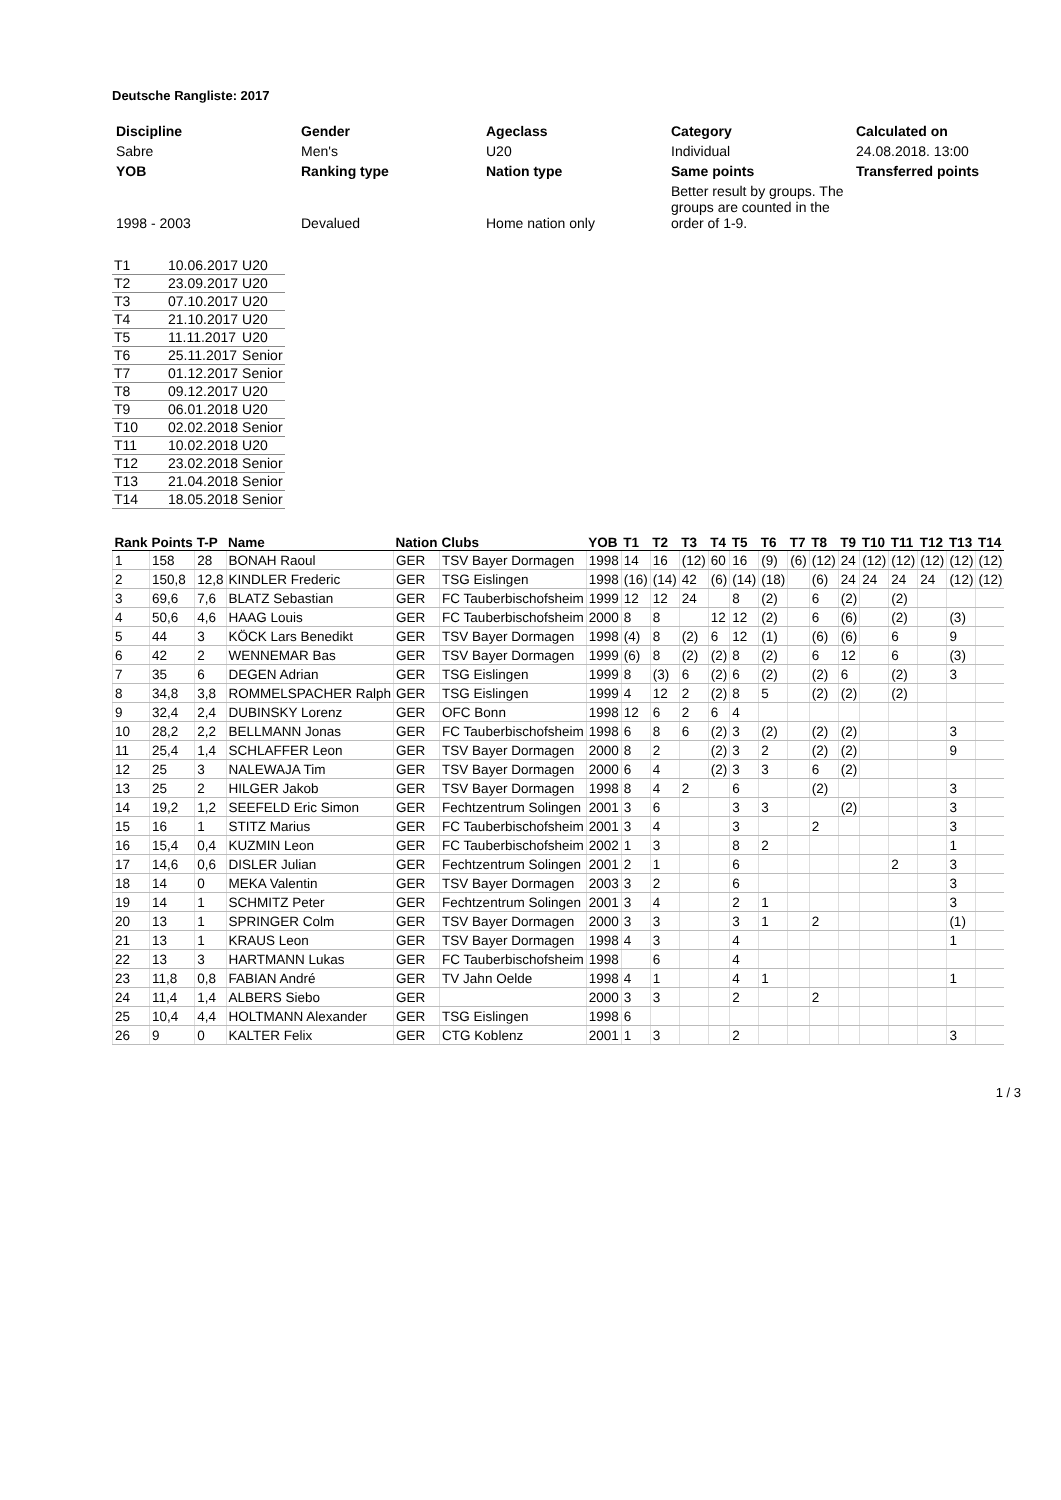Deutsche Rangliste: 2017
| Discipline | Gender | Ageclass | Category | Calculated on |
| Sabre | Men's | U20 | Individual | 24.08.2018. 13:00 |
| YOB | Ranking type | Nation type | Same points | Transferred points |
| 1998 - 2003 | Devalued | Home nation only | Better result by groups. The groups are counted in the order of 1-9. | |
| T1 | 10.06.2017 | U20 |
| T2 | 23.09.2017 | U20 |
| T3 | 07.10.2017 | U20 |
| T4 | 21.10.2017 | U20 |
| T5 | 11.11.2017 | U20 |
| T6 | 25.11.2017 | Senior |
| T7 | 01.12.2017 | Senior |
| T8 | 09.12.2017 | U20 |
| T9 | 06.01.2018 | U20 |
| T10 | 02.02.2018 | Senior |
| T11 | 10.02.2018 | U20 |
| T12 | 23.02.2018 | Senior |
| T13 | 21.04.2018 | Senior |
| T14 | 18.05.2018 | Senior |
| Rank | Points | T-P | Name | Nation | Clubs | YOB | T1 | T2 | T3 | T4 | T5 | T6 | T7 | T8 | T9 | T10 | T11 | T12 | T13 | T14 |
| --- | --- | --- | --- | --- | --- | --- | --- | --- | --- | --- | --- | --- | --- | --- | --- | --- | --- | --- | --- | --- |
| 1 | 158 | 28 | BONAH Raoul | GER | TSV Bayer Dormagen | 1998 | 14 | 16 | (12) | 60 | 16 | (9) | (6) | (12) | 24 | (12) | (12) | (12) | (12) | (12) |
| 2 | 150,8 | 12,8 | KINDLER Frederic | GER | TSG Eislingen | 1998 | (16) | (14) | 42 | (6) | (14) | (18) | | (6) | 24 | 24 | 24 | 24 | (12) | (12) |
| 3 | 69,6 | 7,6 | BLATZ Sebastian | GER | FC Tauberbischofsheim | 1999 | 12 | 12 | 24 | | 8 | (2) | | 6 | (2) | | (2) | | | |
| 4 | 50,6 | 4,6 | HAAG Louis | GER | FC Tauberbischofsheim | 2000 | 8 | 8 | | 12 | 12 | (2) | | 6 | (6) | | (2) | | (3) | |
| 5 | 44 | 3 | KÖCK Lars Benedikt | GER | TSV Bayer Dormagen | 1998 | (4) | 8 | (2) | 6 | 12 | (1) | | (6) | (6) | | 6 | | 9 | |
| 6 | 42 | 2 | WENNEMAR Bas | GER | TSV Bayer Dormagen | 1999 | (6) | 8 | (2) | (2) | 8 | (2) | | 6 | 12 | | 6 | | (3) | |
| 7 | 35 | 6 | DEGEN Adrian | GER | TSG Eislingen | 1999 | 8 | (3) | 6 | (2) | 6 | (2) | | (2) | 6 | | (2) | | 3 | |
| 8 | 34,8 | 3,8 | ROMMELSPACHER Ralph | GER | TSG Eislingen | 1999 | 4 | 12 | 2 | (2) | 8 | 5 | | (2) | (2) | | (2) | | | |
| 9 | 32,4 | 2,4 | DUBINSKY Lorenz | GER | OFC Bonn | 1998 | 12 | 6 | 2 | 6 | 4 | | | | | | | | | |
| 10 | 28,2 | 2,2 | BELLMANN Jonas | GER | FC Tauberbischofsheim | 1998 | 6 | 8 | 6 | (2) | 3 | (2) | | (2) | (2) | | | | 3 | |
| 11 | 25,4 | 1,4 | SCHLAFFER Leon | GER | TSV Bayer Dormagen | 2000 | 8 | 2 | | (2) | 3 | 2 | | (2) | (2) | | | | 9 | |
| 12 | 25 | 3 | NALEWAJA Tim | GER | TSV Bayer Dormagen | 2000 | 6 | 4 | | (2) | 3 | 3 | | 6 | (2) | | | | | |
| 13 | 25 | 2 | HILGER Jakob | GER | TSV Bayer Dormagen | 1998 | 8 | 4 | 2 | | 6 | | | (2) | | | | | 3 | |
| 14 | 19,2 | 1,2 | SEEFELD Eric Simon | GER | Fechtzentrum Solingen | 2001 | 3 | 6 | | | 3 | 3 | | | (2) | | | | 3 | |
| 15 | 16 | 1 | STITZ Marius | GER | FC Tauberbischofsheim | 2001 | 3 | 4 | | | 3 | | | 2 | | | | | 3 | |
| 16 | 15,4 | 0,4 | KUZMIN Leon | GER | FC Tauberbischofsheim | 2002 | 1 | 3 | | | 8 | 2 | | | | | | | 1 | |
| 17 | 14,6 | 0,6 | DISLER Julian | GER | Fechtzentrum Solingen | 2001 | 2 | 1 | | | 6 | | | | | | 2 | | 3 | |
| 18 | 14 | 0 | MEKA Valentin | GER | TSV Bayer Dormagen | 2003 | 3 | 2 | | | 6 | | | | | | | | 3 | |
| 19 | 14 | 1 | SCHMITZ Peter | GER | Fechtzentrum Solingen | 2001 | 3 | 4 | | | 2 | 1 | | | | | | | 3 | |
| 20 | 13 | 1 | SPRINGER Colm | GER | TSV Bayer Dormagen | 2000 | 3 | 3 | | | 3 | 1 | | 2 | | | | | (1) | |
| 21 | 13 | 1 | KRAUS Leon | GER | TSV Bayer Dormagen | 1998 | 4 | 3 | | | 4 | | | | | | | | 1 | |
| 22 | 13 | 3 | HARTMANN Lukas | GER | FC Tauberbischofsheim | 1998 | | 6 | | | 4 | | | | | | | | | |
| 23 | 11,8 | 0,8 | FABIAN André | GER | TV Jahn Oelde | 1998 | 4 | 1 | | | 4 | 1 | | | | | | | 1 | |
| 24 | 11,4 | 1,4 | ALBERS Siebo | GER | | 2000 | 3 | 3 | | | 2 | | | 2 | | | | | | |
| 25 | 10,4 | 4,4 | HOLTMANN Alexander | GER | TSG Eislingen | 1998 | 6 | | | | | | | | | | | | | |
| 26 | 9 | 0 | KALTER Felix | GER | CTG Koblenz | 2001 | 1 | 3 | | | 2 | | | | | | | | 3 | |
1 / 3